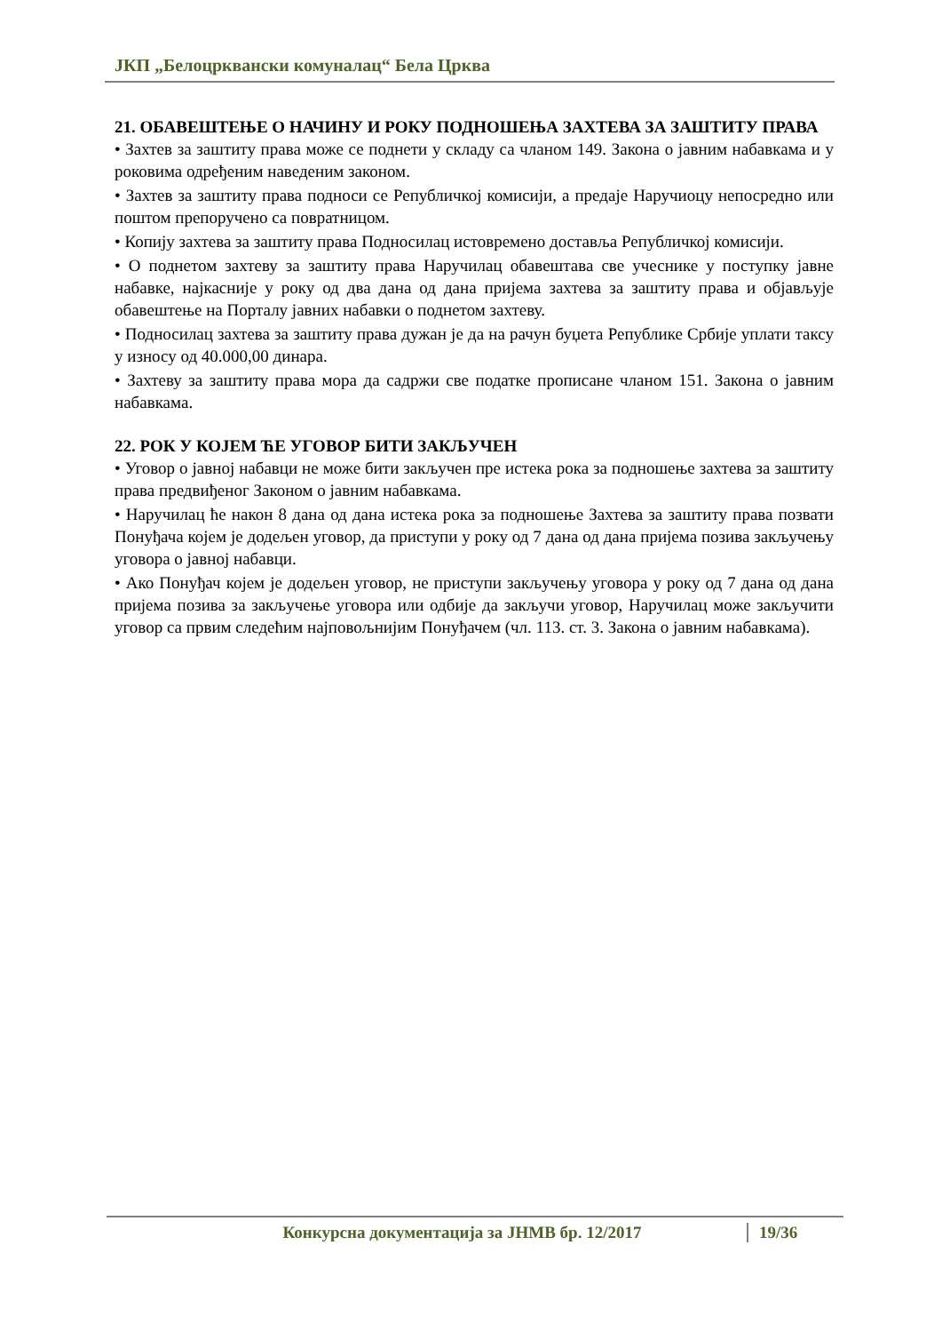ЈКП „Белоцрквански комуналац“ Бела Црква
21. ОБАВЕШТЕЊЕ О НАЧИНУ И РОКУ ПОДНОШЕЊА ЗАХТЕВА ЗА ЗАШТИТУ ПРАВА
• Захтев за заштиту права може се поднети у складу са чланом 149. Закона о јавним набавкама и у роковима одређеним наведеним законом.
• Захтев за заштиту права подноси се Републичкој комисији, а предаје Наручиоцу непосредно или поштом препоручено са повратницом.
• Копију захтева за заштиту права Подносилац истовремено доставља Републичкој комисији.
• О поднетом захтеву за заштиту права Наручилац обавештава све учеснике у поступку јавне набавке, најкасније у року од два дана од дана пријема захтева за заштиту права и објављује обавештење на Порталу јавних набавки о поднетом захтеву.
• Подносилац захтева за заштиту права дужан је да на рачун буџета Републике Србије уплати таксу у износу од 40.000,00 динара.
• Захтеву за заштиту права мора да садржи све податке прописане чланом 151. Закона о јавним набавкама.
22. РОК У КОЈЕМ ЋЕ УГОВОР БИТИ ЗАКЉУЧЕН
• Уговор о јавној набавци не може бити закључен пре истека рока за подношење захтева за заштиту права предвиђеног Законом о јавним набавкама.
• Наручилац ће након 8 дана од дана истека рока за подношење Захтева за заштиту права позвати Понуђача којем је додељен уговор, да приступи у року од 7 дана од дана пријема позива закључењу уговора о јавној набавци.
• Ако Понуђач којем је додељен уговор, не приступи закључењу уговора у року од 7 дана од дана пријема позива за закључење уговора или одбије да закључи уговор, Наручилац може закључити уговор са првим следећим најповољнијим Понуђачем (чл. 113. ст. 3. Закона о јавним набавкама).
Конкурсна документација за ЈНМВ бр. 12/2017 19/36